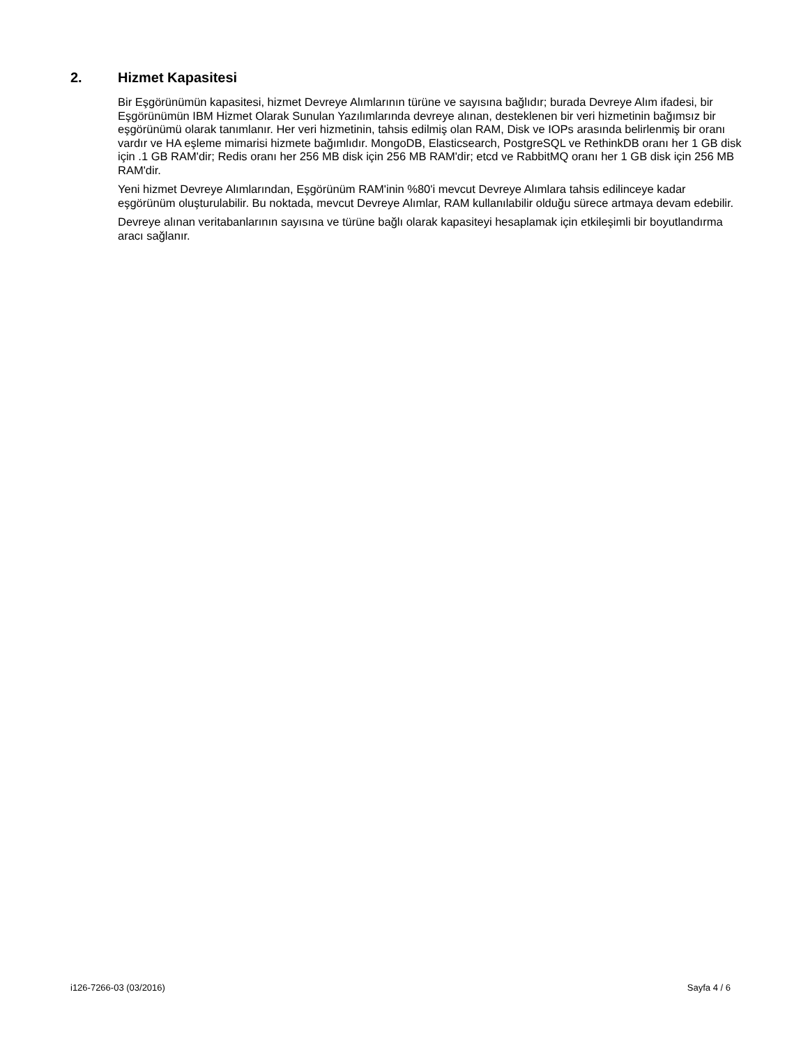2. Hizmet Kapasitesi
Bir Eşgörünümün kapasitesi, hizmet Devreye Alımlarının türüne ve sayısına bağlıdır; burada Devreye Alım ifadesi, bir Eşgörünümün IBM Hizmet Olarak Sunulan Yazılımlarında devreye alınan, desteklenen bir veri hizmetinin bağımsız bir eşgörünümü olarak tanımlanır. Her veri hizmetinin, tahsis edilmiş olan RAM, Disk ve IOPs arasında belirlenmiş bir oranı vardır ve HA eşleme mimarisi hizmete bağımlıdır. MongoDB, Elasticsearch, PostgreSQL ve RethinkDB oranı her 1 GB disk için .1 GB RAM'dir; Redis oranı her 256 MB disk için 256 MB RAM'dir; etcd ve RabbitMQ oranı her 1 GB disk için 256 MB RAM'dir.
Yeni hizmet Devreye Alımlarından, Eşgörünüm RAM'inin %80'i mevcut Devreye Alımlara tahsis edilinceye kadar eşgörünüm oluşturulabilir. Bu noktada, mevcut Devreye Alımlar, RAM kullanılabilir olduğu sürece artmaya devam edebilir.
Devreye alınan veritabanlarının sayısına ve türüne bağlı olarak kapasiteyi hesaplamak için etkileşimli bir boyutlandırma aracı sağlanır.
i126-7266-03 (03/2016) Sayfa 4 / 6